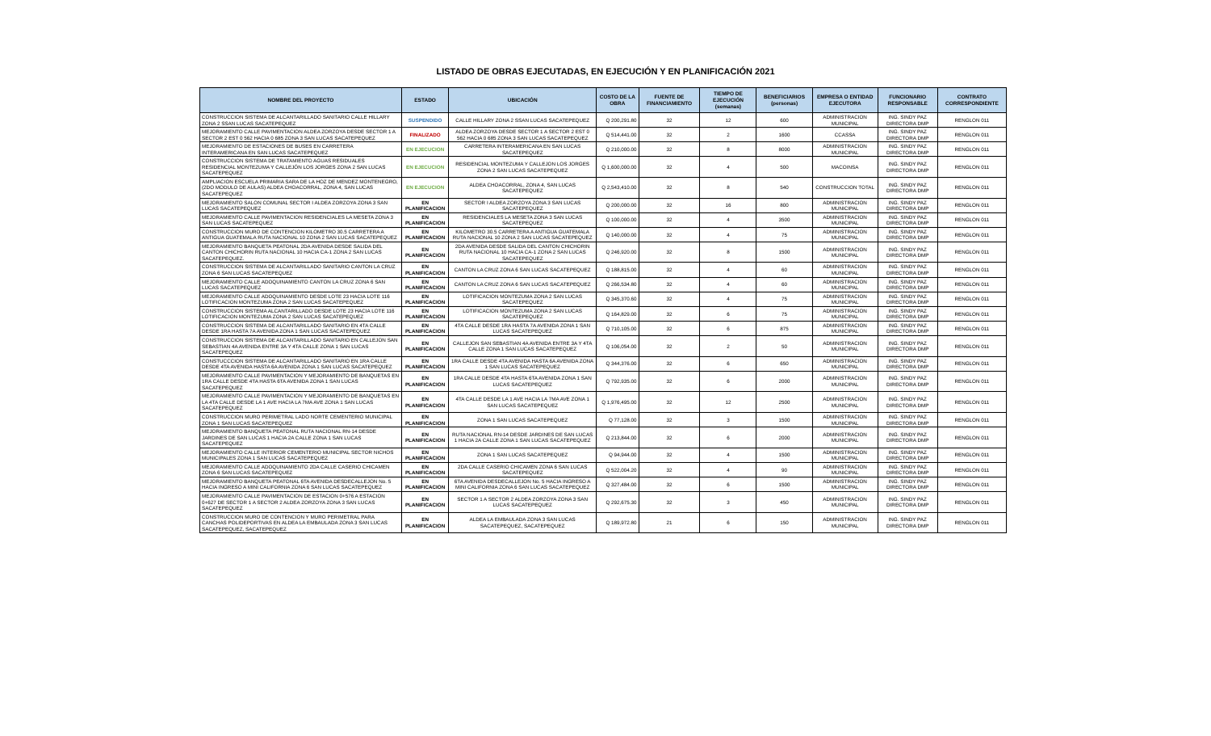LISTADO DE OBRAS EJECUTADAS, EN EJECUCIÓN Y EN PLANIFICACIÓN 2021
| NOMBRE DEL PROYECTO | ESTADO | UBICACIÓN | COSTO DE LA OBRA | FUENTE DE FINANCIAMIENTO | TIEMPO DE EJECUCIÓN (semanas) | BENEFICIARIOS (personas) | EMPRESA O ENTIDAD EJECUTORA | FUNCIONARIO RESPONSABLE | CONTRATO CORRESPONDIENTE |
| --- | --- | --- | --- | --- | --- | --- | --- | --- | --- |
| CONSTRUCCION SISTEMA DE ALCANTARILLADO SANITARIO CALLE HILLARY ZONA 2 SSAN LUCAS SACATEPEQUEZ | SUSPENDIDO | CALLE HILLARY ZONA 2 SSAN LUCAS SACATEPEQUEZ | Q 200,291.80 | 32 | 12 | 600 | ADMINISTRACION MUNICIPAL | ING. SINDY PAZ DIRECTORA DMP | RENGLON 011 |
| MEJORAMIENTO CALLE PAVIMENTACION ALDEA ZORZOYA DESDE SECTOR 1 A SECTOR 2 EST 0 562 HACIA 0 685 ZONA 3 SAN LUCAS SACATEPEQUEZ | FINALIZADO | ALDEA ZORZOYA DESDE SECTOR 1 A SECTOR 2 EST 0 562 HACIA 0 685 ZONA 3 SAN LUCAS SACATEPEQUEZ | Q 514,441.00 | 32 | 2 | 1600 | CCASSA | ING. SINDY PAZ DIRECTORA DMP | RENGLON 011 |
| MEJORAMIENTO DE ESTACIONES DE BUSES EN CARRETERA INTERAMERICANA EN SAN LUCAS SACATEPEQUEZ | EN EJECUCION | CARRETERA INTERAMERICANA EN SAN LUCAS SACATEPEQUEZ | Q 210,000.00 | 32 | 8 | 8000 | ADMINISTRACION MUNICIPAL | ING. SINDY PAZ DIRECTORA DMP | RENGLON 011 |
| CONSTRUCCION SISTEMA DE TRATAMIENTO AGUAS RESIDUALES RESIDENCIAL MONTEZUMA Y CALLEJÓN LOS JORGES ZONA 2 SAN LUCAS SACATEPEQUEZ | EN EJECUCION | RESIDENCIAL MONTEZUMA Y CALLEJON LOS JORGES ZONA 2 SAN LUCAS SACATEPEQUEZ | Q 1,600,000.00 | 32 | 4 | 500 | MACOINSA | ING. SINDY PAZ DIRECTORA DMP | RENGLON 011 |
| AMPLIACION ESCUELA PRIMARIA SARA DE LA HOZ DE MENDEZ MONTENEGRO, (2DO MODULO DE AULAS) ALDEA CHOACORRAL, ZONA 4, SAN LUCAS SACATEPEQUEZ | EN EJECUCION | ALDEA CHOACORRAL, ZONA 4, SAN LUCAS SACATEPEQUEZ | Q 2,543,410.00 | 32 | 8 | 540 | CONSTRUCCION TOTAL | ING. SINDY PAZ DIRECTORA DMP | RENGLON 011 |
| MEJORAMIENTO SALON COMUNAL SECTOR I ALDEA ZORZOYA ZONA 3 SAN LUCAS SACATEPEQUEZ | EN PLANIFICACION | SECTOR I ALDEA ZORZOYA ZONA 3 SAN LUCAS SACATEPEQUEZ | Q 200,000.00 | 32 | 16 | 800 | ADMINISTRACION MUNICIPAL | ING. SINDY PAZ DIRECTORA DMP | RENGLON 011 |
| MEJORAMIENTO CALLE PAVIMENTACION RESIDENCIALES LA MESETA ZONA 3 SAN LUCAS SACATEPEQUEZ | EN PLANIFICACION | RESIDENCIALES LA MESETA ZONA 3 SAN LUCAS SACATEPEQUEZ | Q 100,000.00 | 32 | 4 | 3500 | ADMINISTRACION MUNICIPAL | ING. SINDY PAZ DIRECTORA DMP | RENGLON 011 |
| CONSTRUCCION MURO DE CONTENCION KILOMETRO 30.5 CARRETERA A ANTIGUA GUATEMALA RUTA NACIONAL 10 ZONA 2 SAN LUCAS SACATEPEQUEZ | EN PLANIFICACION | KILOMETRO 30.5 CARRETERA A ANTIGUA GUATEMALA RUTA NACIONAL 10 ZONA 2 SAN LUCAS SACATEPEQUEZ | Q 140,000.00 | 32 | 4 | 75 | ADMINISTRACION MUNICIPAL | ING. SINDY PAZ DIRECTORA DMP | RENGLON 011 |
| MEJORAMIENTO BANQUETA PEATONAL 2DA AVENIDA DESDE SALIDA DEL CANTON CHICHORIN RUTA NACIONAL 10 HACIA CA-1 ZONA 2 SAN LUCAS SACATEPEQUEZ. | EN PLANIFICACION | 2DA AVENIDA DESDE SALIDA DEL CANTON CHICHORIN RUTA NACIONAL 10 HACIA CA-1 ZONA 2 SAN LUCAS SACATEPEQUEZ | Q 246,920.00 | 32 | 8 | 1500 | ADMINISTRACION MUNICIPAL | ING. SINDY PAZ DIRECTORA DMP | RENGLON 011 |
| CONSTRUCCION SISTEMA DE ALCANTARILLADO SANITARIO CANTON LA CRUZ ZONA 6 SAN LUCAS SACATEPEQUEZ | EN PLANIFICACION | CANTON LA CRUZ ZONA 6 SAN LUCAS SACATEPEQUEZ | Q 188,815.00 | 32 | 4 | 60 | ADMINISTRACION MUNICIPAL | ING. SINDY PAZ DIRECTORA DMP | RENGLON 011 |
| MEJORAMIENTO CALLE ADOQUINAMIENTO CANTON LA CRUZ ZONA 6 SAN LUCAS SACATEPEQUEZ | EN PLANIFICACION | CANTON LA CRUZ ZONA 6 SAN LUCAS SACATEPEQUEZ | Q 266,534.80 | 32 | 4 | 60 | ADMINISTRACION MUNICIPAL | ING. SINDY PAZ DIRECTORA DMP | RENGLON 011 |
| MEJORAMIENTO CALLE ADOQUINAMIENTO DESDE LOTE 23 HACIA LOTE 116 LOTIFICACION MONTEZUMA ZONA 2 SAN LUCAS SACATEPEQUEZ | EN PLANIFICACION | LOTIFICACION MONTEZUMA ZONA 2 SAN LUCAS SACATEPEQUEZ | Q 345,370.60 | 32 | 4 | 75 | ADMINISTRACION MUNICIPAL | ING. SINDY PAZ DIRECTORA DMP | RENGLON 011 |
| CONSTRUCCION SISTEMA ALCANTARILLADO DESDE LOTE 23 HACIA LOTE 116 LOTIFICACION MONTEZUMA ZONA 2 SAN LUCAS SACATEPEQUEZ | EN PLANIFICACION | LOTIFICACION MONTEZUMA ZONA 2 SAN LUCAS SACATEPEQUEZ | Q 164,829.00 | 32 | 6 | 75 | ADMINISTRACION MUNICIPAL | ING. SINDY PAZ DIRECTORA DMP | RENGLON 011 |
| CONSTRUCCION SISTEMA DE ALCANTARILLADO SANITARIO EN 4TA CALLE DESDE 1RA HASTA 7A AVENIDA ZONA 1 SAN LUCAS SACATEPEQUEZ | EN PLANIFICACION | 4TA CALLE DESDE 1RA HASTA 7A AVENIDA ZONA 1 SAN LUCAS SACATEPEQUEZ | Q 710,105.00 | 32 | 6 | 875 | ADMINISTRACION MUNICIPAL | ING. SINDY PAZ DIRECTORA DMP | RENGLON 011 |
| CONSTRUCCION SISTEMA DE ALCANTARILLADO SANITARIO EN CALLEJON SAN SEBASTIAN 4A AVENIDA ENTRE 3A Y 4TA CALLE ZONA 1 SAN LUCAS SACATEPEQUEZ | EN PLANIFICACION | CALLEJON SAN SEBASTIAN 4A AVENIDA ENTRE 3A Y 4TA CALLE ZONA 1 SAN LUCAS SACATEPEQUEZ | Q 106,054.00 | 32 | 2 | 50 | ADMINISTRACION MUNICIPAL | ING. SINDY PAZ DIRECTORA DMP | RENGLON 011 |
| CONSTUCCCION SISTEMA DE ALCANTARILLADO SANITARIO EN 1RA CALLE DESDE 4TA AVENIDA HASTA 6A AVENIDA ZONA 1 SAN LUCAS SACATEPEQUEZ | EN PLANIFICACION | 1RA CALLE DESDE 4TA AVENIDA HASTA 6A AVENIDA ZONA 1 SAN LUCAS SACATEPEQUEZ | Q 344,376.00 | 32 | 6 | 650 | ADMINISTRACION MUNICIPAL | ING. SINDY PAZ DIRECTORA DMP | RENGLON 011 |
| MEJORAMIENTO CALLE PAVIMENTACION Y MEJORAMIENTO DE BANQUETAS EN 1RA CALLE DESDE 4TA HASTA 6TA AVENIDA ZONA 1 SAN LUCAS SACATEPEQUEZ | EN PLANIFICACION | 1RA CALLE DESDE 4TA HASTA 6TA AVENIDA ZONA 1 SAN LUCAS SACATEPEQUEZ | Q 792,935.00 | 32 | 6 | 2000 | ADMINISTRACION MUNICIPAL | ING. SINDY PAZ DIRECTORA DMP | RENGLON 011 |
| MEJORAMIENTO CALLE PAVIMENTACION Y MEJORAMIENTO DE BANQUETAS EN LA 4TA CALLE DESDE LA 1 AVE HACIA LA 7MA AVE ZONA 1 SAN LUCAS SACATEPEQUEZ | EN PLANIFICACION | 4TA CALLE DESDE LA 1 AVE HACIA LA 7MA AVE ZONA 1 SAN LUCAS SACATEPEQUEZ | Q 1,976,495.00 | 32 | 12 | 2500 | ADMINISTRACION MUNICIPAL | ING. SINDY PAZ DIRECTORA DMP | RENGLON 011 |
| CONSTRUCCION MURO PERIMETRAL LADO NORTE CEMENTERIO MUNICIPAL ZONA 1 SAN LUCAS SACATEPEQUEZ | EN PLANIFICACION | ZONA 1 SAN LUCAS SACATEPEQUEZ | Q 77,128.00 | 32 | 3 | 1500 | ADMINISTRACION MUNICIPAL | ING. SINDY PAZ DIRECTORA DMP | RENGLON 011 |
| MEJORAMIENTO BANQUETA PEATONAL RUTA NACIONAL RN-14 DESDE JARDINES DE SAN LUCAS 1 HACIA 2A CALLE ZONA 1 SAN LUCAS SACATEPEQUEZ | EN PLANIFICACION | RUTA NACIONAL RN-14 DESDE JARDINES DE SAN LUCAS 1 HACIA 2A CALLE ZONA 1 SAN LUCAS SACATEPEQUEZ | Q 213,844.00 | 32 | 6 | 2000 | ADMINISTRACION MUNICIPAL | ING. SINDY PAZ DIRECTORA DMP | RENGLON 011 |
| MEJORAMIENTO CALLE INTERIOR CEMENTERIO MUNICIPAL SECTOR NICHOS MUNICIPALES ZONA 1 SAN LUCAS SACATEPEQUEZ | EN PLANIFICACION | ZONA 1 SAN LUCAS SACATEPEQUEZ | Q 94,944.00 | 32 | 4 | 1500 | ADMINISTRACION MUNICIPAL | ING. SINDY PAZ DIRECTORA DMP | RENGLON 011 |
| MEJORAMIENTO CALLE ADOQUINAMIENTO 2DA CALLE CASERIO CHICAMEN ZONA 6 SAN LUCAS SACATEPEQUEZ | EN PLANIFICACION | 2DA CALLE CASERIO CHICAMEN ZONA 6 SAN LUCAS SACATEPEQUEZ | Q 522,004.20 | 32 | 4 | 90 | ADMINISTRACION MUNICIPAL | ING. SINDY PAZ DIRECTORA DMP | RENGLON 011 |
| MEJORAMIENTO BANQUETA PEATONAL 6TA AVENIDA DESDECALLEJON No. 5 HACIA INGRESO A MINI CALIFORNIA ZONA 6 SAN LUCAS SACATEPEQUEZ | EN PLANIFICACION | 6TA AVENIDA DESDECALLEJON No. 5 HACIA INGRESO A MINI CALIFORNIA ZONA 6 SAN LUCAS SACATEPEQUEZ | Q 327,484.00 | 32 | 6 | 1500 | ADMINISTRACION MUNICIPAL | ING. SINDY PAZ DIRECTORA DMP | RENGLON 011 |
| MEJORAMIENTO CALLE PAVIMENTACION DE ESTACION 0+576 A ESTACION 0+627 DE SECTOR 1 A SECTOR 2 ALDEA ZORZOYA ZONA 3 SAN LUCAS SACATEPEQUEZ | EN PLANIFICACION | SECTOR 1 A SECTOR 2 ALDEA ZORZOYA ZONA 3 SAN LUCAS SACATEPEQUEZ | Q 292,675.30 | 32 | 3 | 450 | ADMINISTRACION MUNICIPAL | ING. SINDY PAZ DIRECTORA DMP | RENGLON 011 |
| CONSTRUCCION MURO DE CONTENCION Y MURO PERIMETRAL PARA CANCHAS POLIDEPORTIVAS EN ALDEA LA EMBAULADA ZONA 3 SAN LUCAS SACATEPEQUEZ, SACATEPEQUEZ | EN PLANIFICACION | ALDEA LA EMBAULADA ZONA 3 SAN LUCAS SACATEPEQUEZ, SACATEPEQUEZ | Q 189,972.80 | 21 | 6 | 150 | ADMINISTRACION MUNICIPAL | ING. SINDY PAZ DIRECTORA DMP | RENGLON 011 |